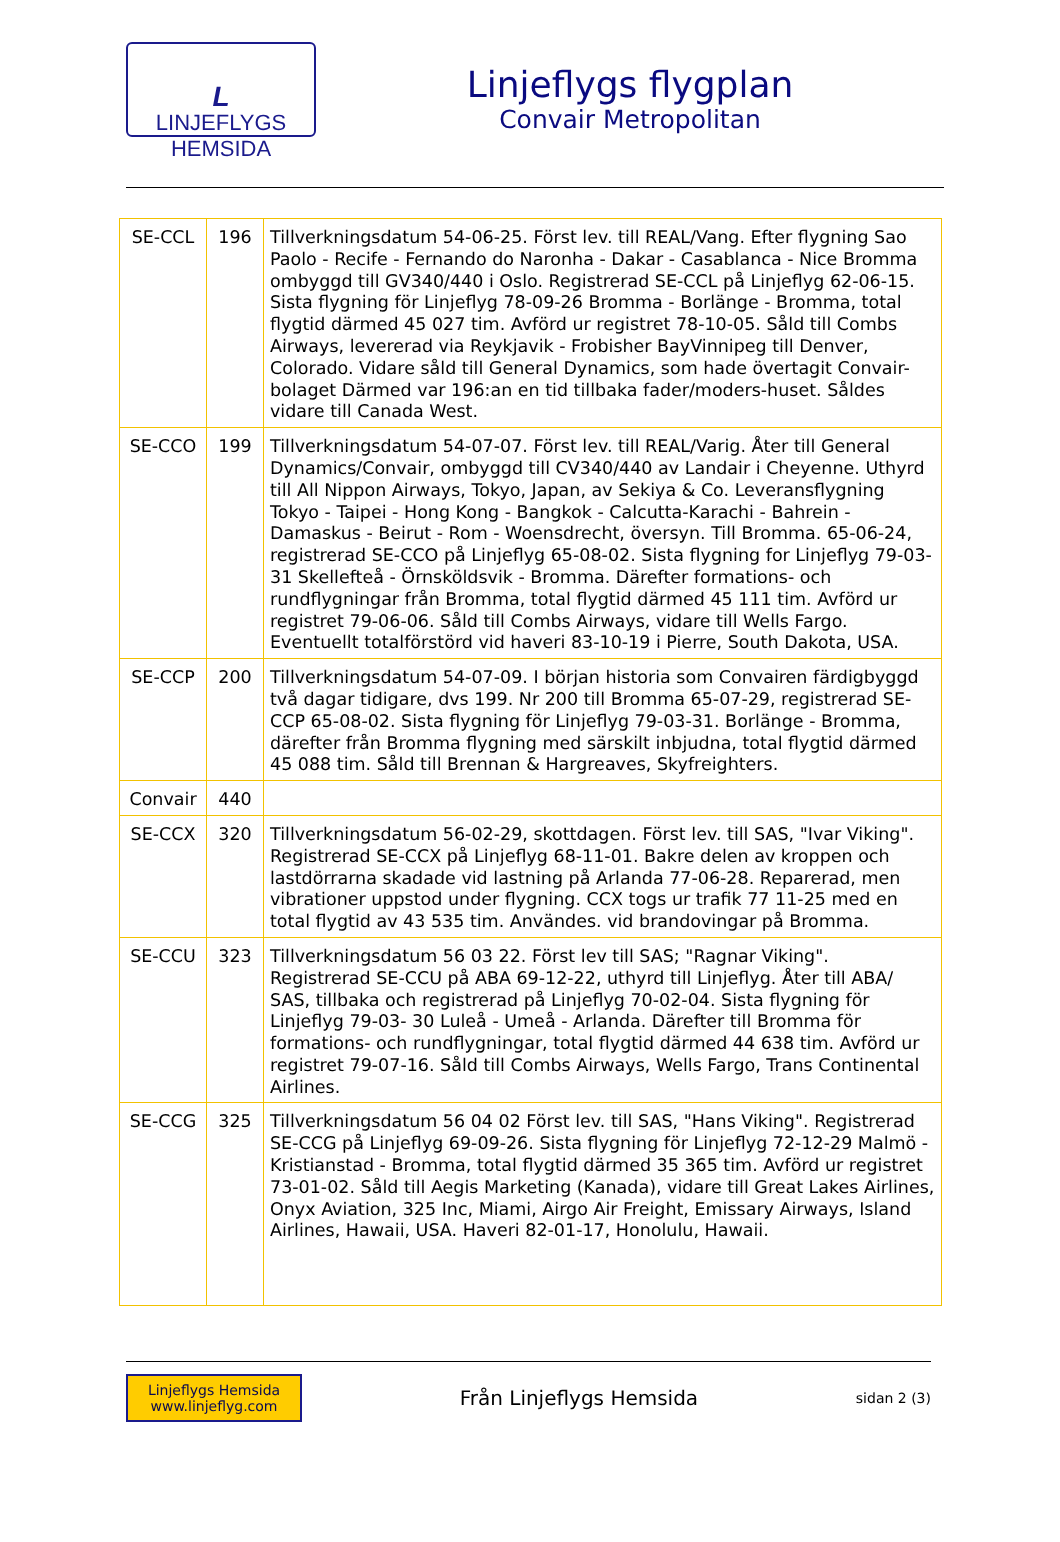L
LINJEFLYGS
HEMSIDA
Linjeflygs flygplan
Convair Metropolitan
| SE-CCL | 196 | Tillverkningsdatum 54-06-25. Först lev. till REAL/Vang. Efter flygning Sao Paolo - Recife - Fernando do Naronha - Dakar - Casablanca - Nice Bromma ombyggd till GV340/440 i Oslo. Registrerad SE-CCL på Linjeflyg 62-06-15. Sista flygning för Linjeflyg 78-09-26 Bromma - Borlänge - Bromma, total flygtid därmed 45 027 tim. Avförd ur registret 78-10-05. Såld till Combs Airways, levererad via Reykjavik - Frobisher BayVinnipeg till Denver, Colorado. Vidare såld till General Dynamics, som hade övertagit Convair-bolaget Därmed var 196:an en tid tillbaka fader/moders-huset. Såldes vidare till Canada West. |
| SE-CCO | 199 | Tillverkningsdatum 54-07-07. Först lev. till REAL/Varig. Åter till General Dynamics/Convair, ombyggd till CV340/440 av Landair i Cheyenne. Uthyrd till All Nippon Airways, Tokyo, Japan, av Sekiya & Co. Leveransflygning Tokyo - Taipei - Hong Kong - Bangkok - Calcutta-Karachi - Bahrein - Damaskus - Beirut - Rom - Woensdrecht, översyn. Till Bromma. 65-06-24, registrerad SE-CCO på Linjeflyg 65-08-02. Sista flygning for Linjeflyg 79-03-31 Skellefteå - Örnsköldsvik - Bromma. Därefter formations- och rundflygningar från Bromma, total flygtid därmed 45 111 tim. Avförd ur registret 79-06-06. Såld till Combs Airways, vidare till Wells Fargo. Eventuellt totalförstörd vid haveri 83-10-19 i Pierre, South Dakota, USA. |
| SE-CCP | 200 | Tillverkningsdatum 54-07-09. I början historia som Convairen färdigbyggd två dagar tidigare, dvs 199. Nr 200 till Bromma 65-07-29, registrerad SE-CCP 65-08-02. Sista flygning för Linjeflyg 79-03-31. Borlänge - Bromma, därefter från Bromma flygning med särskilt inbjudna, total flygtid därmed 45 088 tim. Såld till Brennan & Hargreaves, Skyfreighters. |
| Convair | 440 | |
| SE-CCX | 320 | Tillverkningsdatum 56-02-29, skottdagen. Först lev. till SAS, "Ivar Viking". Registrerad SE-CCX på Linjeflyg 68-11-01. Bakre delen av kroppen och lastdörrarna skadade vid lastning på Arlanda 77-06-28. Reparerad, men vibrationer uppstod under flygning. CCX togs ur trafik 77 11-25 med en total flygtid av 43 535 tim. Användes. vid brandovingar på Bromma. |
| SE-CCU | 323 | Tillverkningsdatum 56 03 22. Först lev till SAS; "Ragnar Viking". Registrerad SE-CCU på ABA 69-12-22, uthyrd till Linjeflyg. Åter till ABA/ SAS, tillbaka och registrerad på Linjeflyg 70-02-04. Sista flygning för Linjeflyg 79-03- 30 Luleå - Umeå - Arlanda. Därefter till Bromma för formations- och rundflygningar, total flygtid därmed 44 638 tim. Avförd ur registret 79-07-16. Såld till Combs Airways, Wells Fargo, Trans Continental Airlines. |
| SE-CCG | 325 | Tillverkningsdatum 56 04 02 Först lev. till SAS, "Hans Viking". Registrerad SE-CCG på Linjeflyg 69-09-26. Sista flygning för Linjeflyg 72-12-29 Malmö - Kristianstad - Bromma, total flygtid därmed 35 365 tim. Avförd ur registret 73-01-02. Såld till Aegis Marketing (Kanada), vidare till Great Lakes Airlines, Onyx Aviation, 325 Inc, Miami, Airgo Air Freight, Emissary Airways, Island Airlines, Hawaii, USA. Haveri 82-01-17, Honolulu, Hawaii. |
Linjeflygs Hemsida
www.linjeflyg.com
Från Linjeflygs Hemsida
sidan 2 (3)